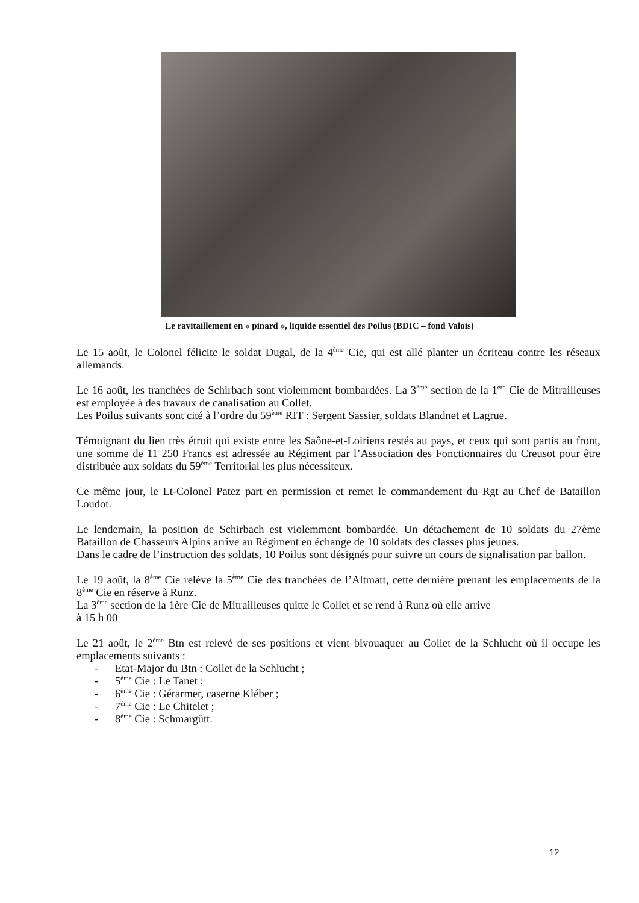Le ravitaillement en « pinard », liquide essentiel des Poilus (BDIC – fond Valois)
Le 15 août, le Colonel félicite le soldat Dugal, de la 4<sup>ème</sup> Cie, qui est allé planter un écriteau contre les réseaux allemands.
Le 16 août, les tranchées de Schirbach sont violemment bombardées. La 3<sup>ème</sup> section de la 1<sup>ère</sup> Cie de Mitrailleuses est employée à des travaux de canalisation au Collet.
Les Poilus suivants sont cité à l’ordre du 59<sup>ème</sup> RIT : Sergent Sassier, soldats Blandnet et Lagrue.
Témoignant du lien très étroit qui existe entre les Saône-et-Loiriens restés au pays, et ceux qui sont partis au front, une somme de 11 250 Francs est adressée au Régiment par l’Association des Fonctionnaires du Creusot pour être distribuée aux soldats du 59<sup>ème</sup> Territorial les plus nécessiteux.
Ce même jour, le Lt-Colonel Patez part en permission et remet le commandement du Rgt au Chef de Bataillon Loudot.
Le lendemain, la position de Schirbach est violemment bombardée. Un détachement de 10 soldats du 27ème Bataillon de Chasseurs Alpins arrive au Régiment en échange de 10 soldats des classes plus jeunes.
Dans le cadre de l’instruction des soldats, 10 Poilus sont désignés pour suivre un cours de signalisation par ballon.
Le 19 août, la 8<sup>ème</sup> Cie relève la 5<sup>ème</sup> Cie des tranchées de l’Altmatt, cette dernière prenant les emplacements de la 8<sup>ème</sup> Cie en réserve à Runz.
La 3<sup>ème</sup> section de la 1ère Cie de Mitrailleuses quitte le Collet et se rend à Runz où elle arrive
à 15 h 00
Le 21 août, le 2<sup>ème</sup> Btn est relevé de ses positions et vient bivouaquer au Collet de la Schlucht où il occupe les emplacements suivants :
- Etat-Major du Btn : Collet de la Schlucht ;
- 5<sup>ème</sup> Cie : Le Tanet ;
- 6<sup>ème</sup> Cie : Gérarmer, caserne Kléber ;
- 7<sup>ème</sup> Cie : Le Chitelet ;
- 8<sup>ème</sup> Cie : Schmargütt.
12